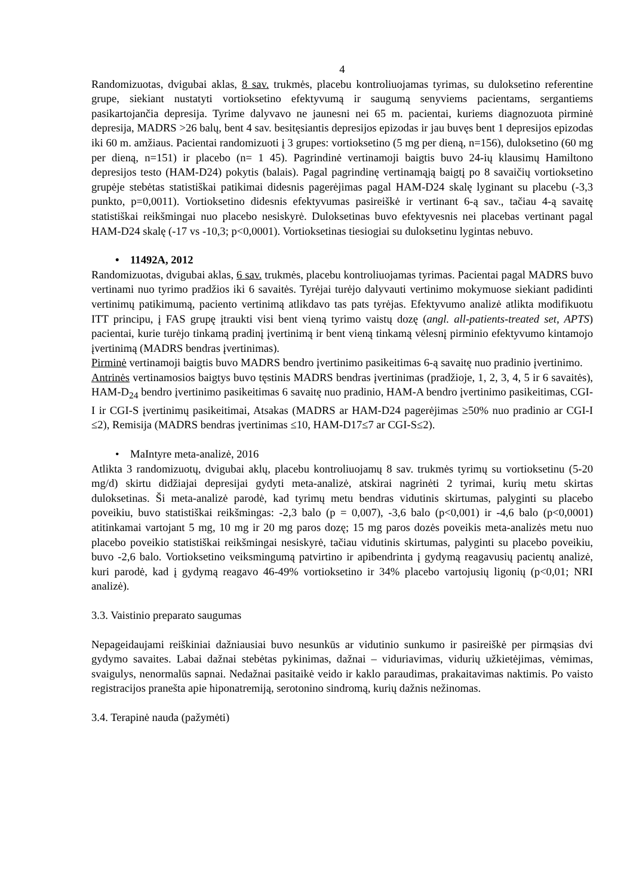4
Randomizuotas, dvigubai aklas, 8 sav. trukmės, placebu kontroliuojamas tyrimas, su duloksetino referentine grupe, siekiant nustatyti vortioksetino efektyvumą ir saugumą senyviems pacientams, sergantiems pasikartojančia depresija. Tyrime dalyvavo ne jaunesni nei 65 m. pacientai, kuriems diagnozuota pirminė depresija, MADRS >26 balų, bent 4 sav. besitęsiantis depresijos epizodas ir jau buvęs bent 1 depresijos epizodas iki 60 m. amžiaus. Pacientai randomizuoti į 3 grupes: vortioksetino (5 mg per dieną, n=156), duloksetino (60 mg per dieną, n=151) ir placebo (n= 1 45). Pagrindinė vertinamoji baigtis buvo 24-ių klausimų Hamiltono depresijos testo (HAM-D24) pokytis (balais). Pagal pagrindinę vertinamąją baigtį po 8 savaičių vortioksetino grupėje stebėtas statistiškai patikimai didesnis pagerėjimas pagal HAM-D24 skalę lyginant su placebu (-3,3 punkto, p=0,0011). Vortioksetino didesnis efektyvumas pasireiškė ir vertinant 6-ą sav., tačiau 4-ą savaitę statistiškai reikšmingai nuo placebo nesiskyrė. Duloksetinas buvo efektyvesnis nei placebas vertinant pagal HAM-D24 skalę (-17 vs -10,3; p<0,0001). Vortioksetinas tiesiogiai su duloksetinu lygintas nebuvo.
• 11492A, 2012
Randomizuotas, dvigubai aklas, 6 sav. trukmės, placebu kontroliuojamas tyrimas. Pacientai pagal MADRS buvo vertinami nuo tyrimo pradžios iki 6 savaitės. Tyrėjai turėjo dalyvauti vertinimo mokymuose siekiant padidinti vertinimų patikimumą, paciento vertinimą atlikdavo tas pats tyrėjas. Efektyvumo analizė atlikta modifikuotu ITT principu, į FAS grupę įtraukti visi bent vieną tyrimo vaistų dozę (angl. all-patients-treated set, APTS) pacientai, kurie turėjo tinkamą pradinį įvertinimą ir bent vieną tinkamą vėlesnį pirminio efektyvumo kintamojo įvertinimą (MADRS bendras įvertinimas).
Pirminė vertinamoji baigtis buvo MADRS bendro įvertinimo pasikeitimas 6-ą savaitę nuo pradinio įvertinimo.
Antrinės vertinamosios baigtys buvo tęstinis MADRS bendras įvertinimas (pradžioje, 1, 2, 3, 4, 5 ir 6 savaitės), HAM-D<sub>24</sub> bendro įvertinimo pasikeitimas 6 savaitę nuo pradinio, HAM-A bendro įvertinimo pasikeitimas, CGI-I ir CGI-S įvertinimų pasikeitimai, Atsakas (MADRS ar HAM-D24 pagerėjimas ≥50% nuo pradinio ar CGI-I ≤2), Remisija (MADRS bendras įvertinimas ≤10, HAM-D17≤7 ar CGI-S≤2).
• MaIntyre meta-analizė, 2016
Atlikta 3 randomizuotų, dvigubai aklų, placebu kontroliuojamų 8 sav. trukmės tyrimų su vortioksetinu (5-20 mg/d) skirtu didžiajai depresijai gydyti meta-analizė, atskirai nagrinėti 2 tyrimai, kurių metu skirtas duloksetinas. Ši meta-analizė parodė, kad tyrimų metu bendras vidutinis skirtumas, palyginti su placebo poveikiu, buvo statistiškai reikšmingas: -2,3 balo (p = 0,007), -3,6 balo (p<0,001) ir -4,6 balo (p<0,0001) atitinkamai vartojant 5 mg, 10 mg ir 20 mg paros dozę; 15 mg paros dozės poveikis meta-analizės metu nuo placebo poveikio statistiškai reikšmingai nesiskyrė, tačiau vidutinis skirtumas, palyginti su placebo poveikiu, buvo -2,6 balo. Vortioksetino veiksmingumą patvirtino ir apibendrinta į gydymą reagavusių pacientų analizė, kuri parodė, kad į gydymą reagavo 46-49% vortioksetino ir 34% placebo vartojusių ligonių (p<0,01; NRI analizė).
3.3. Vaistinio preparato saugumas
Nepageidaujami reiškiniai dažniausiai buvo nesunkūs ar vidutinio sunkumo ir pasireiškė per pirmąsias dvi gydymo savaites. Labai dažnai stebėtas pykinimas, dažnai – viduriavimas, vidurių užkietėjimas, vėmimas, svaigulys, nenormalūs sapnai. Nedažnai pasitaikė veido ir kaklo paraudimas, prakaitavimas naktimis. Po vaisto registracijos pranešta apie hiponatremiją, serotonino sindromą, kurių dažnis nežinomas.
3.4. Terapinė nauda (pažymėti)